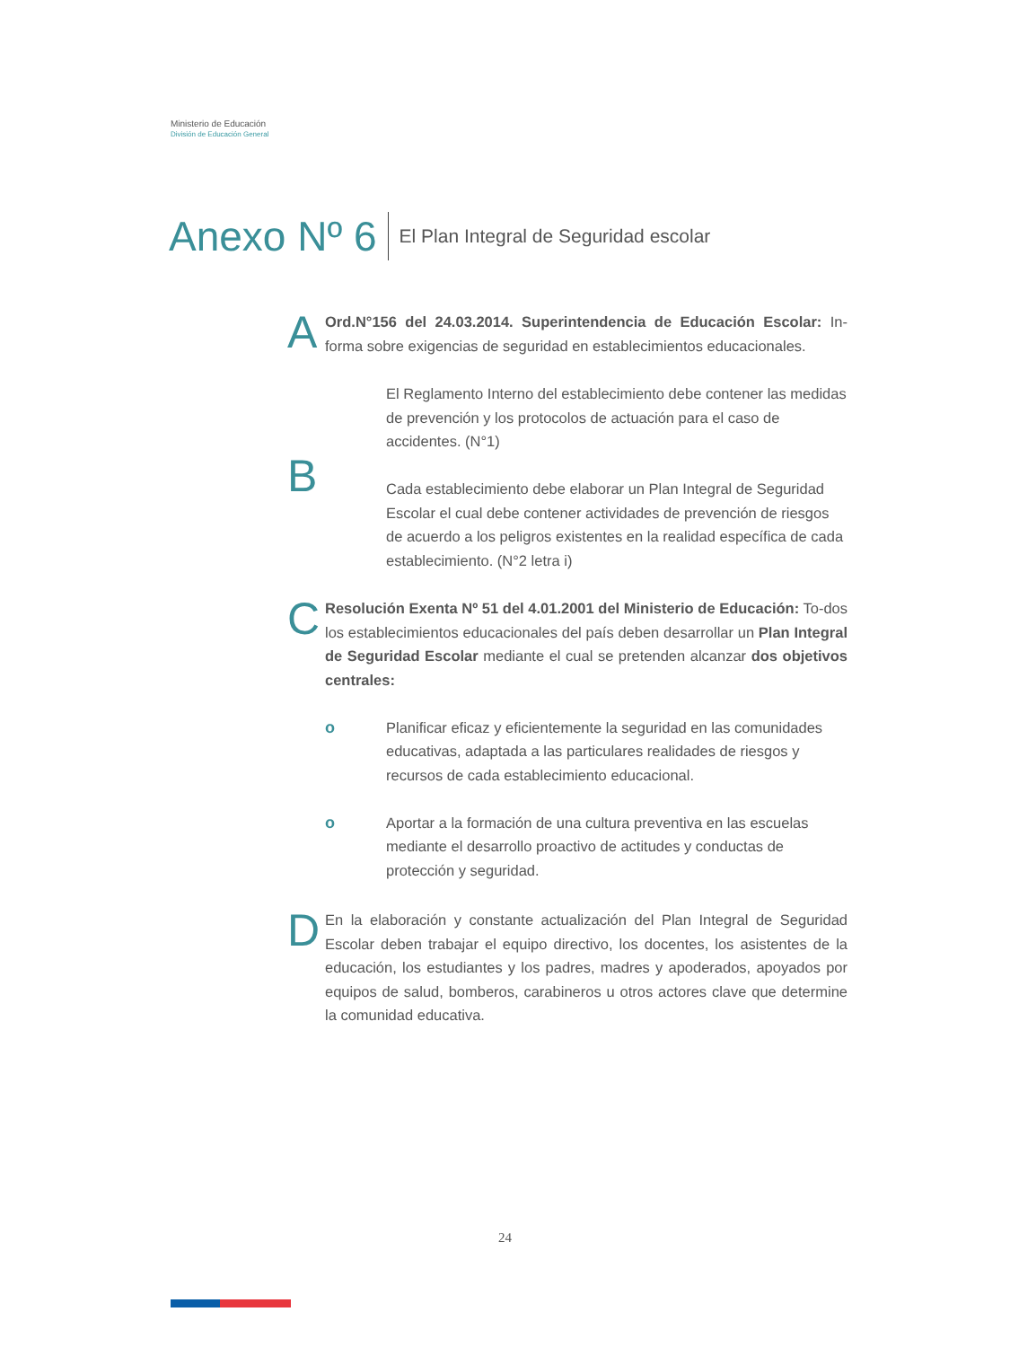Ministerio de Educación
División de Educación General
Anexo Nº 6 El Plan Integral de Seguridad escolar
A
Ord.N°156 del 24.03.2014. Superintendencia de Educación Escolar: In-forma sobre exigencias de seguridad en establecimientos educacionales.
B
El Reglamento Interno del establecimiento debe contener las medidas de prevención y los protocolos de actuación para el caso de accidentes. (N°1)
Cada establecimiento debe elaborar un Plan Integral de Seguridad Escolar el cual debe contener actividades de prevención de riesgos de acuerdo a los peligros existentes en la realidad específica de cada establecimiento. (N°2 letra i)
C
Resolución Exenta Nº 51 del 4.01.2001 del Ministerio de Educación: To-dos los establecimientos educacionales del país deben desarrollar un Plan Integral de Seguridad Escolar mediante el cual se pretenden alcanzar dos objetivos centrales:
o Planificar eficaz y eficientemente la seguridad en las comunidades educativas, adaptada a las particulares realidades de riesgos y recursos de cada establecimiento educacional.
o Aportar a la formación de una cultura preventiva en las escuelas mediante el desarrollo proactivo de actitudes y conductas de protección y seguridad.
D
En la elaboración y constante actualización del Plan Integral de Seguridad Escolar deben trabajar el equipo directivo, los docentes, los asistentes de la educación, los estudiantes y los padres, madres y apoderados, apoyados por equipos de salud, bomberos, carabineros u otros actores clave que determine la comunidad educativa.
24